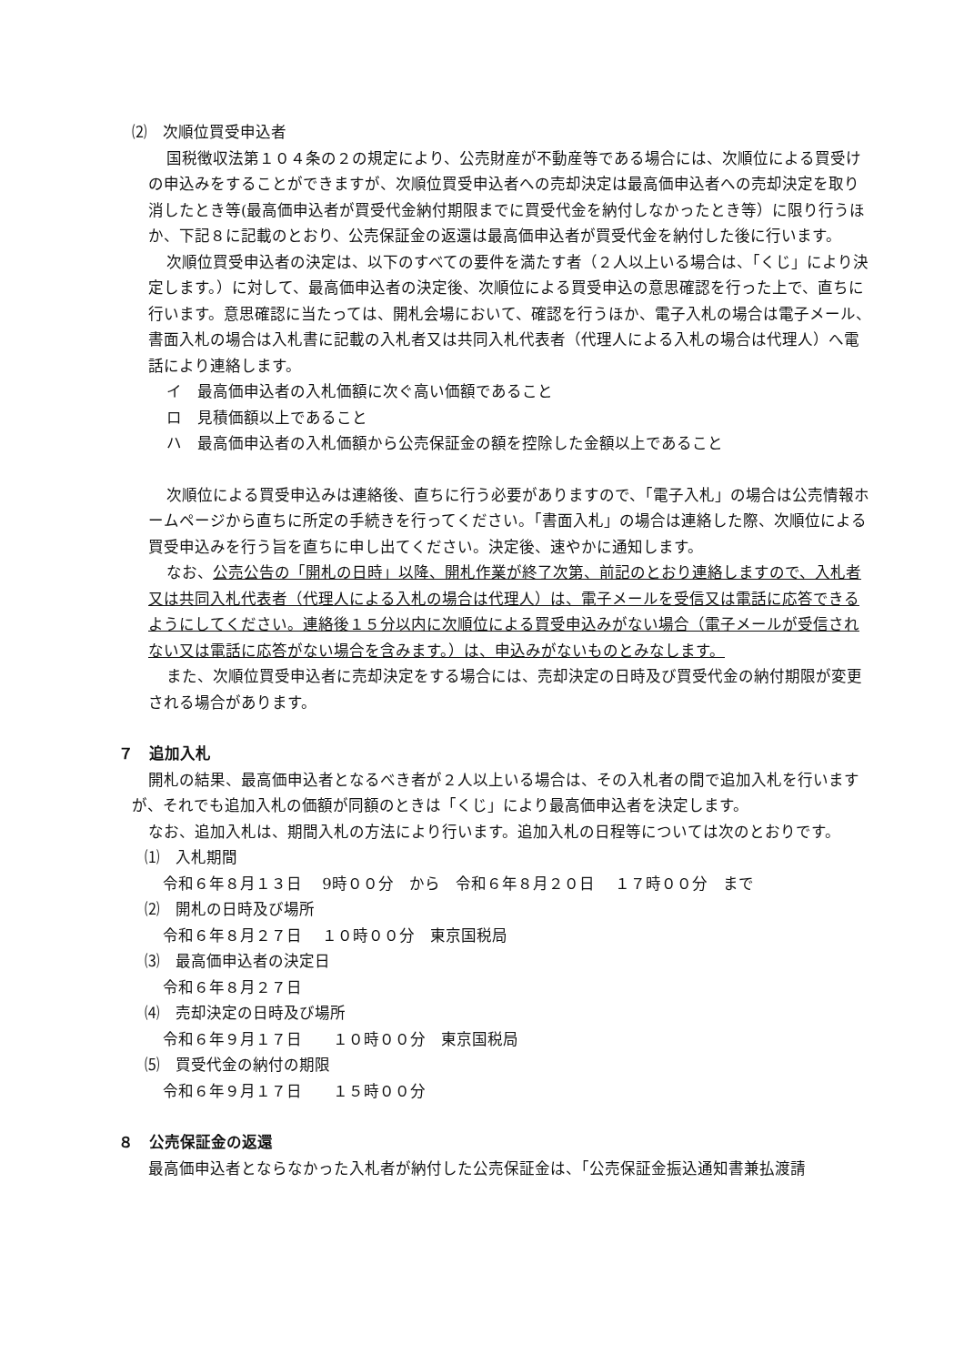⑵　次順位買受申込者
国税徴収法第１０４条の２の規定により、公売財産が不動産等である場合には、次順位による買受けの申込みをすることができますが、次順位買受申込者への売却決定は最高価申込者への売却決定を取り消したとき等(最高価申込者が買受代金納付期限までに買受代金を納付しなかったとき等）に限り行うほか、下記８に記載のとおり、公売保証金の返還は最高価申込者が買受代金を納付した後に行います。
次順位買受申込者の決定は、以下のすべての要件を満たす者（２人以上いる場合は、「くじ」により決定します。）に対して、最高価申込者の決定後、次順位による買受申込の意思確認を行った上で、直ちに行います。意思確認に当たっては、開札会場において、確認を行うほか、電子入札の場合は電子メール、書面入札の場合は入札書に記載の入札者又は共同入札代表者（代理人による入札の場合は代理人）へ電話により連絡します。
イ　最高価申込者の入札価額に次ぐ高い価額であること
ロ　見積価額以上であること
ハ　最高価申込者の入札価額から公売保証金の額を控除した金額以上であること
次順位による買受申込みは連絡後、直ちに行う必要がありますので、「電子入札」の場合は公売情報ホームページから直ちに所定の手続きを行ってください。「書面入札」の場合は連絡した際、次順位による買受申込みを行う旨を直ちに申し出てください。決定後、速やかに通知します。
なお、公売公告の「開札の日時」以降、開札作業が終了次第、前記のとおり連絡しますので、入札者又は共同入札代表者（代理人による入札の場合は代理人）は、電子メールを受信又は電話に応答できるようにしてください。連絡後１５分以内に次順位による買受申込みがない場合（電子メールが受信されない又は電話に応答がない場合を含みます。）は、申込みがないものとみなします。
また、次順位買受申込者に売却決定をする場合には、売却決定の日時及び買受代金の納付期限が変更される場合があります。
７　追加入札
開札の結果、最高価申込者となるべき者が２人以上いる場合は、その入札者の間で追加入札を行いますが、それでも追加入札の価額が同額のときは「くじ」により最高価申込者を決定します。
なお、追加入札は、期間入札の方法により行います。追加入札の日程等については次のとおりです。
⑴　入札期間
令和６年８月１３日　 9時００分　から　令和６年８月２０日　 １７時００分　まで
⑵　開札の日時及び場所
令和６年８月２７日　 １０時００分　東京国税局
⑶　最高価申込者の決定日
令和６年８月２７日
⑷　売却決定の日時及び場所
令和６年９月１７日　　１０時００分　東京国税局
⑸　買受代金の納付の期限
令和６年９月１７日　　１５時００分
８　公売保証金の返還
最高価申込者とならなかった入札者が納付した公売保証金は、「公売保証金振込通知書兼払渡請